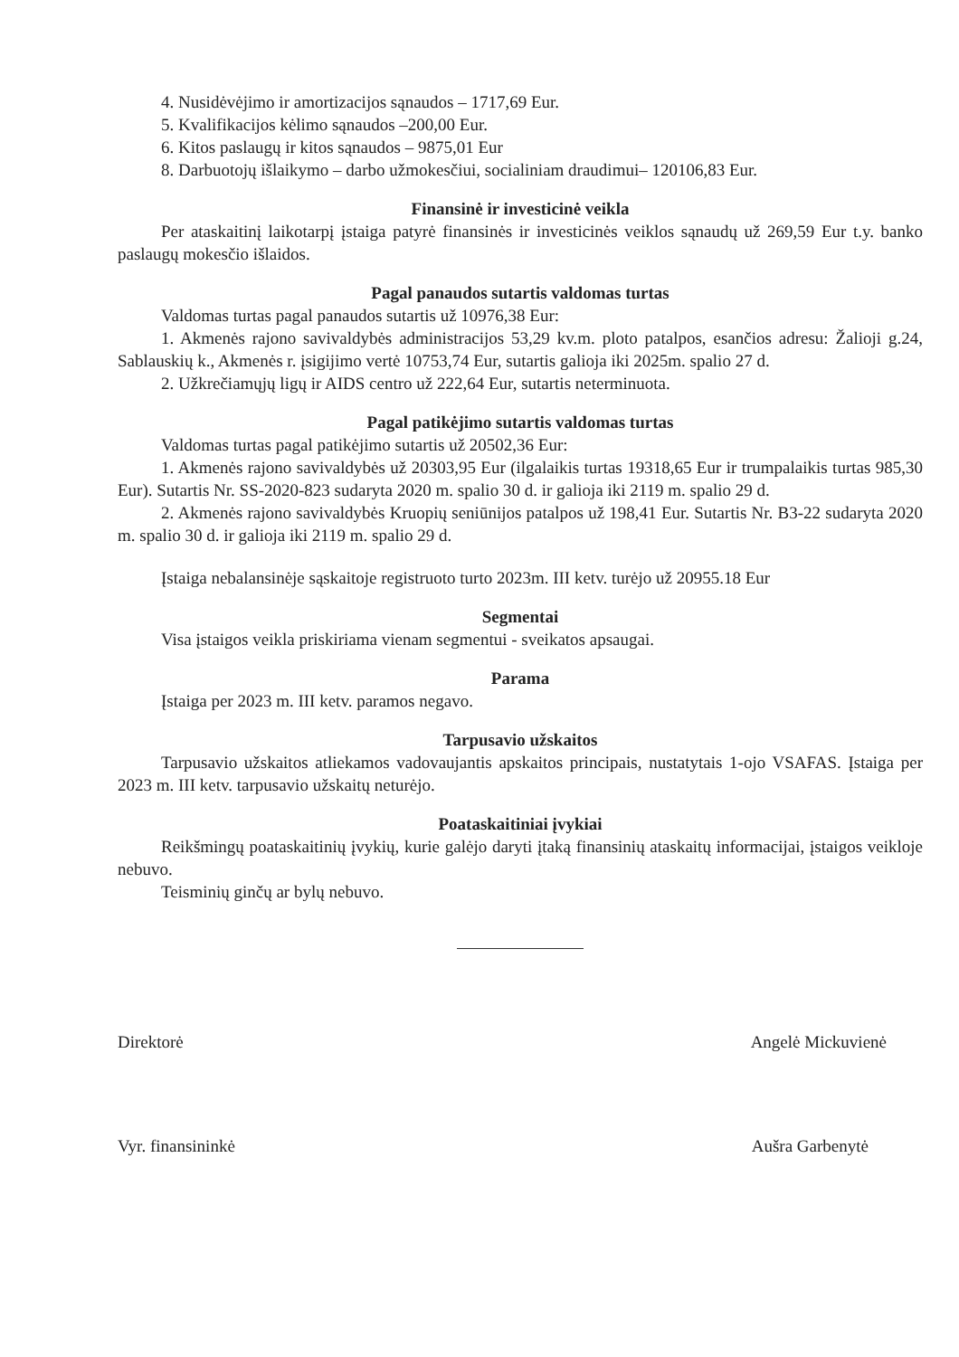4. Nusidėvėjimo ir amortizacijos sąnaudos – 1717,69 Eur.
5. Kvalifikacijos kėlimo sąnaudos –200,00 Eur.
6. Kitos paslaugų ir kitos sąnaudos – 9875,01 Eur
8. Darbuotojų išlaikymo – darbo užmokesčiui, socialiniam draudimui– 120106,83 Eur.
Finansinė ir investicinė veikla
Per ataskaitinį laikotarpį įstaiga patyrė finansinės ir investicinės veiklos sąnaudų už 269,59 Eur t.y. banko paslaugų mokesčio išlaidos.
Pagal panaudos sutartis valdomas turtas
Valdomas turtas pagal panaudos sutartis už 10976,38 Eur:
1. Akmenės rajono savivaldybės administracijos 53,29 kv.m. ploto patalpos, esančios adresu: Žalioji g.24, Sablauskių k., Akmenės r. įsigijimo vertė 10753,74 Eur, sutartis galioja iki 2025m. spalio 27 d.
2. Užkrečiamųjų ligų ir AIDS centro už 222,64 Eur, sutartis neterminuota.
Pagal patikėjimo sutartis valdomas turtas
Valdomas turtas pagal patikėjimo sutartis už 20502,36 Eur:
1. Akmenės rajono savivaldybės už 20303,95 Eur (ilgalaikis turtas 19318,65 Eur ir trumpalaikis turtas 985,30 Eur). Sutartis Nr. SS-2020-823 sudaryta 2020 m. spalio 30 d. ir galioja iki 2119 m. spalio 29 d.
2. Akmenės rajono savivaldybės Kruopių seniūnijos patalpos už 198,41 Eur. Sutartis Nr. B3-22 sudaryta 2020 m. spalio 30 d. ir galioja iki 2119 m. spalio 29 d.
Įstaiga nebalansinėje sąskaitoje registruoto turto 2023m. III ketv. turėjo už 20955.18 Eur
Segmentai
Visa įstaigos veikla priskiriama vienam segmentui - sveikatos apsaugai.
Parama
Įstaiga per 2023 m. III ketv. paramos negavo.
Tarpusavio užskaitos
Tarpusavio užskaitos atliekamos vadovaujantis apskaitos principais, nustatytais 1-ojo VSAFAS. Įstaiga per 2023 m. III ketv. tarpusavio užskaitų neturėjo.
Poataskaitiniai įvykiai
Reikšmingų poataskaitinių įvykių, kurie galėjo daryti įtaką finansinių ataskaitų informacijai, įstaigos veikloje nebuvo.
Teisminių ginčų ar bylų nebuvo.
Direktorė Angelė Mickuvienė
Vyr. finansininkė Aušra Garbenytė